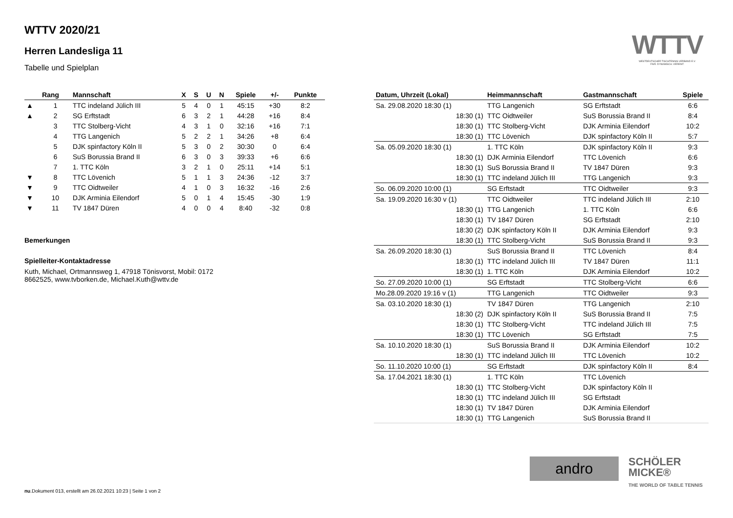WTTV 2020/21
Herren Landesliga 11
Tabelle und Spielplan
WTTV
WESTDEUTSCHER TISCHTENNIS-VERBAND E.V.
FAIR. DYNAMISCH. VEREINT.
| | Rang | Mannschaft | X | S | U | N | Spiele | +/- | Punkte |
| --- | --- | --- | --- | --- | --- | --- | --- | --- | --- |
| ▲ | 1 | TTC indeland Jülich III | 5 | 4 | 0 | 1 | 45:15 | +30 | 8:2 |
| ▲ | 2 | SG Erftstadt | 6 | 3 | 2 | 1 | 44:28 | +16 | 8:4 |
| | 3 | TTC Stolberg-Vicht | 4 | 3 | 1 | 0 | 32:16 | +16 | 7:1 |
| | 4 | TTG Langenich | 5 | 2 | 2 | 1 | 34:26 | +8 | 6:4 |
| | 5 | DJK spinfactory Köln II | 5 | 3 | 0 | 2 | 30:30 | 0 | 6:4 |
| | 6 | SuS Borussia Brand II | 6 | 3 | 0 | 3 | 39:33 | +6 | 6:6 |
| | 7 | 1. TTC Köln | 3 | 2 | 1 | 0 | 25:11 | +14 | 5:1 |
| ▼ | 8 | TTC Lövenich | 5 | 1 | 1 | 3 | 24:36 | -12 | 3:7 |
| ▼ | 9 | TTC Oidtweiler | 4 | 1 | 0 | 3 | 16:32 | -16 | 2:6 |
| ▼ | 10 | DJK Arminia Eilendorf | 5 | 0 | 1 | 4 | 15:45 | -30 | 1:9 |
| ▼ | 11 | TV 1847 Düren | 4 | 0 | 0 | 4 | 8:40 | -32 | 0:8 |
Bemerkungen
Spielleiter-Kontaktadresse
Kuth, Michael, Ortmannsweg 1, 47918 Tönisvorst, Mobil: 0172
8662525, www.tvborken.de, Michael.Kuth@wttv.de
| Datum, Uhrzeit (Lokal) | Heimmannschaft | Gastmannschaft | Spiele |
| --- | --- | --- | --- |
| Sa. 29.08.2020 18:30 (1) | TTG Langenich | SG Erftstadt | 6:6 |
| 18:30 (1) | TTC Oidtweiler | SuS Borussia Brand II | 8:4 |
| 18:30 (1) | TTC Stolberg-Vicht | DJK Arminia Eilendorf | 10:2 |
| 18:30 (1) | TTC Lövenich | DJK spinfactory Köln II | 5:7 |
| Sa. 05.09.2020 18:30 (1) | 1. TTC Köln | DJK spinfactory Köln II | 9:3 |
| 18:30 (1) | DJK Arminia Eilendorf | TTC Lövenich | 6:6 |
| 18:30 (1) | SuS Borussia Brand II | TV 1847 Düren | 9:3 |
| 18:30 (1) | TTC indeland Jülich III | TTG Langenich | 9:3 |
| So. 06.09.2020 10:00 (1) | SG Erftstadt | TTC Oidtweiler | 9:3 |
| Sa. 19.09.2020 16:30 v (1) | TTC Oidtweiler | TTC indeland Jülich III | 2:10 |
| 18:30 (1) | TTG Langenich | 1. TTC Köln | 6:6 |
| 18:30 (1) | TV 1847 Düren | SG Erftstadt | 2:10 |
| 18:30 (2) | DJK spinfactory Köln II | DJK Arminia Eilendorf | 9:3 |
| 18:30 (1) | TTC Stolberg-Vicht | SuS Borussia Brand II | 9:3 |
| Sa. 26.09.2020 18:30 (1) | SuS Borussia Brand II | TTC Lövenich | 8:4 |
| 18:30 (1) | TTC indeland Jülich III | TV 1847 Düren | 11:1 |
| 18:30 (1) | 1. TTC Köln | DJK Arminia Eilendorf | 10:2 |
| So. 27.09.2020 10:00 (1) | SG Erftstadt | TTC Stolberg-Vicht | 6:6 |
| Mo.28.09.2020 19:16 v (1) | TTG Langenich | TTC Oidtweiler | 9:3 |
| Sa. 03.10.2020 18:30 (1) | TV 1847 Düren | TTG Langenich | 2:10 |
| 18:30 (2) | DJK spinfactory Köln II | SuS Borussia Brand II | 7:5 |
| 18:30 (1) | TTC Stolberg-Vicht | TTC indeland Jülich III | 7:5 |
| 18:30 (1) | TTC Lövenich | SG Erftstadt | 7:5 |
| Sa. 10.10.2020 18:30 (1) | SuS Borussia Brand II | DJK Arminia Eilendorf | 10:2 |
| 18:30 (1) | TTC indeland Jülich III | TTC Lövenich | 10:2 |
| So. 11.10.2020 10:00 (1) | SG Erftstadt | DJK spinfactory Köln II | 8:4 |
| Sa. 17.04.2021 18:30 (1) | 1. TTC Köln | TTC Lövenich | |
| 18:30 (1) | TTC Stolberg-Vicht | DJK spinfactory Köln II | |
| 18:30 (1) | TTC indeland Jülich III | SG Erftstadt | |
| 18:30 (1) | TV 1847 Düren | DJK Arminia Eilendorf | |
| 18:30 (1) | TTG Langenich | SuS Borussia Brand II | |
andro
SCHÖLER
MICKE®
THE WORLD OF TABLE TENNIS
nu.Dokument 013, erstellt am 26.02.2021 10:23 | Seite 1 von 2